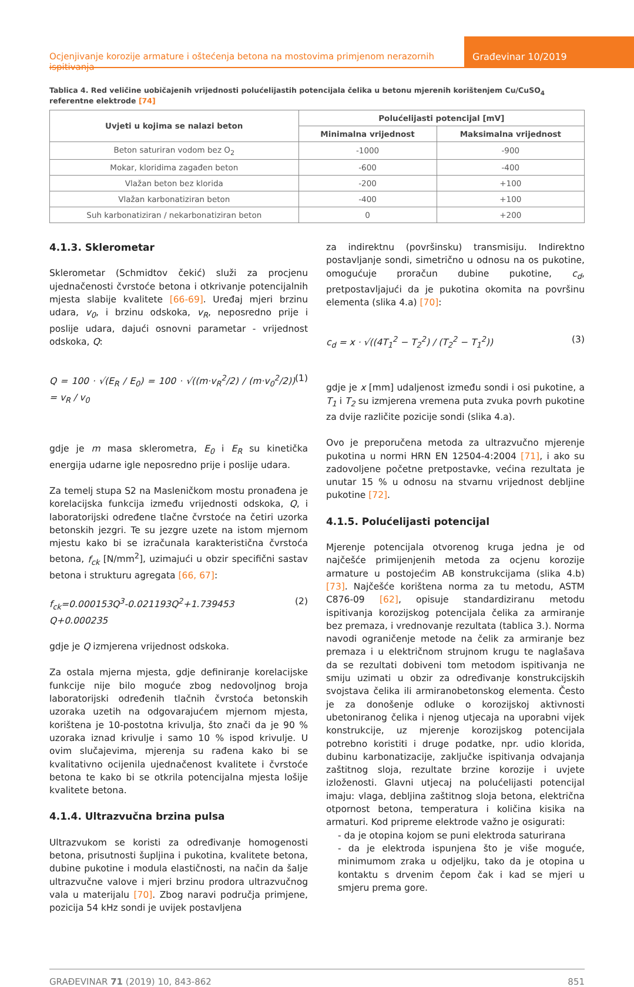Ocjenjivanje korozije armature i oštećenja betona na mostovima primjenom nerazornih ispitivanja
Građevinar 10/2019
Tablica 4. Red veličine uobičajenih vrijednosti polućelijastih potencijala čelika u betonu mjerenih korištenjem Cu/CuSO<sub>4</sub> referentne elektrode [74]
| Uvjeti u kojima se nalazi beton | Polućelijasti potencijal [mV] | |
| --- | --- | --- |
| | Minimalna vrijednost | Maksimalna vrijednost |
| Beton saturiran vodom bez O<sub>2</sub> | -1000 | -900 |
| Mokar, kloridima zagađen beton | -600 | -400 |
| Vlažan beton bez klorida | -200 | +100 |
| Vlažan karbonatiziran beton | -400 | +100 |
| Suh karbonatiziran / nekarbonatiziran beton | 0 | +200 |
4.1.3. Sklerometar
Sklerometar (Schmidtov čekić) služi za procjenu ujednačenosti čvrstoće betona i otkrivanje potencijalnih mjesta slabije kvalitete [66-69]. Uređaj mjeri brzinu udara, v<sub>0</sub>, i brzinu odskoka, v<sub>R</sub>, neposredno prije i poslije udara, dajući osnovni parametar - vrijednost odskoka, Q:
Q = 100 · √(E<sub>R</sub> / E<sub>0</sub>) = 100 · √((m·v<sub>R</sub><sup>2</sup>/2) / (m·v<sub>0</sub><sup>2</sup>/2)) = v<sub>R</sub> / v<sub>0</sub> (1)
gdje je m masa sklerometra, E<sub>0</sub> i E<sub>R</sub> su kinetička energija udarne igle neposredno prije i poslije udara.
Za temelj stupa S2 na Masleničkom mostu pronađena je korelacijska funkcija između vrijednosti odskoka, Q, i laboratorijski određene tlačne čvrstoće na četiri uzorka betonskih jezgri. Te su jezgre uzete na istom mjernom mjestu kako bi se izračunala karakteristična čvrstoća betona, f<sub>ck</sub> [N/mm<sup>2</sup>], uzimajući u obzir specifični sastav betona i strukturu agregata [66, 67]:
f<sub>ck</sub>=0.000153Q<sup>3</sup>-0.021193Q<sup>2</sup>+1.739453 Q+0.000235 (2)
gdje je Q izmjerena vrijednost odskoka.
Za ostala mjerna mjesta, gdje definiranje korelacijske funkcije nije bilo moguće zbog nedovoljnog broja laboratorijski određenih tlačnih čvrstoća betonskih uzoraka uzetih na odgovarajućem mjernom mjesta, korištena je 10-postotna krivulja, što znači da je 90 % uzoraka iznad krivulje i samo 10 % ispod krivulje. U ovim slučajevima, mjerenja su rađena kako bi se kvalitativno ocijenila ujednačenost kvalitete i čvrstoće betona te kako bi se otkrila potencijalna mjesta lošije kvalitete betona.
4.1.4. Ultrazvučna brzina pulsa
Ultrazvukom se koristi za određivanje homogenosti betona, prisutnosti šupljina i pukotina, kvalitete betona, dubine pukotine i modula elastičnosti, na način da šalje ultrazvučne valove i mjeri brzinu prodora ultrazvučnog vala u materijalu [70]. Zbog naravi područja primjene, pozicija 54 kHz sondi je uvijek postavljena
za indirektnu (površinsku) transmisiju. Indirektno postavljanje sondi, simetrično u odnosu na os pukotine, omogućuje proračun dubine pukotine, c<sub>d</sub>, pretpostavljajući da je pukotina okomita na površinu elementa (slika 4.a) [70]:
c<sub>d</sub> = x · √((4T<sub>1</sub><sup>2</sup> − T<sub>2</sub><sup>2</sup>) / (T<sub>2</sub><sup>2</sup> − T<sub>1</sub><sup>2</sup>)) (3)
gdje je x [mm] udaljenost između sondi i osi pukotine, a T<sub>1</sub> i T<sub>2</sub> su izmjerena vremena puta zvuka povrh pukotine za dvije različite pozicije sondi (slika 4.a).
Ovo je preporučena metoda za ultrazvučno mjerenje pukotina u normi HRN EN 12504-4:2004 [71], i ako su zadovoljene početne pretpostavke, većina rezultata je unutar 15 % u odnosu na stvarnu vrijednost debljine pukotine [72].
4.1.5. Polućelijasti potencijal
Mjerenje potencijala otvorenog kruga jedna je od najčešće primijenjenih metoda za ocjenu korozije armature u postojećim AB konstrukcijama (slika 4.b) [73]. Najčešće korištena norma za tu metodu, ASTM C876-09 [62], opisuje standardiziranu metodu ispitivanja korozijskog potencijala čelika za armiranje bez premaza, i vrednovanje rezultata (tablica 3.). Norma navodi ograničenje metode na čelik za armiranje bez premaza i u električnom strujnom krugu te naglašava da se rezultati dobiveni tom metodom ispitivanja ne smiju uzimati u obzir za određivanje konstrukcijskih svojstava čelika ili armiranobetonskog elementa. Često je za donošenje odluke o korozijskoj aktivnosti ubetoniranog čelika i njenog utjecaja na uporabni vijek konstrukcije, uz mjerenje korozijskog potencijala potrebno koristiti i druge podatke, npr. udio klorida, dubinu karbonatizacije, zaključke ispitivanja odvajanja zaštitnog sloja, rezultate brzine korozije i uvjete izloženosti. Glavni utjecaj na polućelijasti potencijal imaju: vlaga, debljina zaštitnog sloja betona, električna otpornost betona, temperatura i količina kisika na armaturi. Kod pripreme elektrode važno je osigurati:
- da je otopina kojom se puni elektroda saturirana
- da je elektroda ispunjena što je više moguće, minimumom zraka u odjeljku, tako da je otopina u kontaktu s drvenim čepom čak i kad se mjeri u smjeru prema gore.
GRAĐEVINAR 71 (2019) 10, 843-862 851